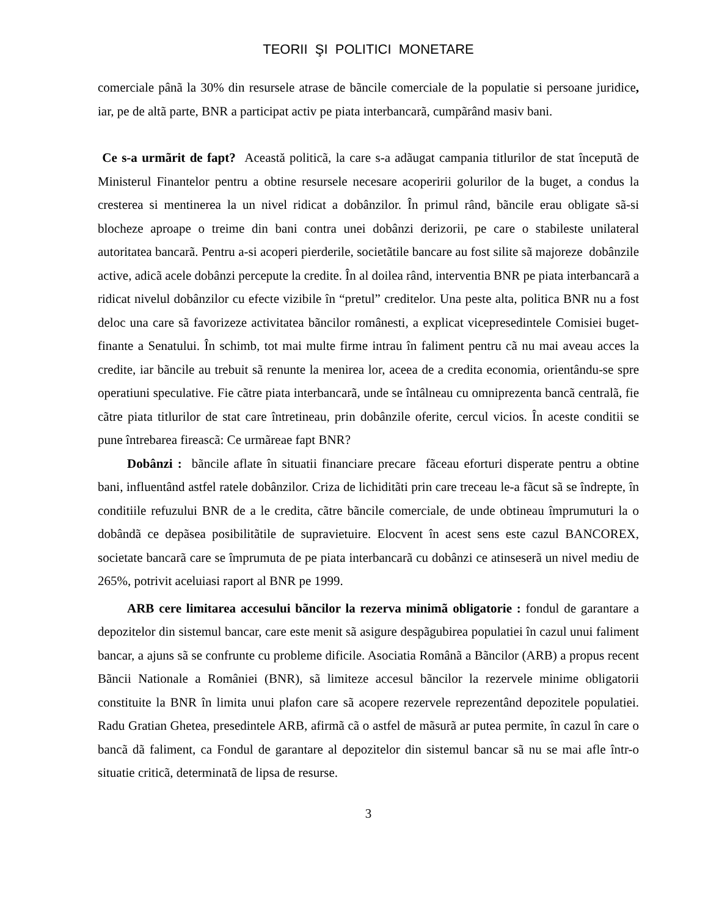TEORII ŞI POLITICI MONETARE
comerciale pânã la 30% din resursele atrase de bãncile comerciale de la populatie si persoane juridice, iar, pe de altã parte, BNR a participat activ pe piata interbancarã, cumpãrând masiv bani.
Ce s-a urmãrit de fapt? Această politicã, la care s-a adãugat campania titlurilor de stat începutã de Ministerul Finantelor pentru a obtine resursele necesare acoperirii golurilor de la buget, a condus la cresterea si mentinerea la un nivel ridicat a dobânzilor. În primul rând, bãncile erau obligate sã-si blocheze aproape o treime din bani contra unei dobânzi derizorii, pe care o stabileste unilateral autoritatea bancarã. Pentru a-si acoperi pierderile, societãtile bancare au fost silite sã majoreze dobânzile active, adicã acele dobânzi percepute la credite. În al doilea rând, interventia BNR pe piata interbancarã a ridicat nivelul dobânzilor cu efecte vizibile în “pretul” creditelor. Una peste alta, politica BNR nu a fost deloc una care sã favorizeze activitatea bãncilor românesti, a explicat vicepresedintele Comisiei buget-finante a Senatului. În schimb, tot mai multe firme intrau în faliment pentru cã nu mai aveau acces la credite, iar bãncile au trebuit sã renunte la menirea lor, aceea de a credita economia, orientându-se spre operatiuni speculative. Fie cãtre piata interbancarã, unde se întâlneau cu omniprezenta bancã centralã, fie cãtre piata titlurilor de stat care întretineau, prin dobânzile oferite, cercul vicios. În aceste conditii se pune întrebarea fireascã: Ce urmãreae fapt BNR?
Dobânzi : bãncile aflate în situatii financiare precare fãceau eforturi disperate pentru a obtine bani, influentând astfel ratele dobânzilor. Criza de lichiditãti prin care treceau le-a fãcut sã se îndrepte, în conditiile refuzului BNR de a le credita, cãtre bãncile comerciale, de unde obtineau împrumuturi la o dobândã ce depãsea posibilitãtile de supravietuire. Elocvent în acest sens este cazul BANCOREX, societate bancarã care se împrumuta de pe piata interbancarã cu dobânzi ce atinseserã un nivel mediu de 265%, potrivit aceluiasi raport al BNR pe 1999.
ARB cere limitarea accesului bãncilor la rezerva minimã obligatorie : fondul de garantare a depozitelor din sistemul bancar, care este menit sã asigure despãgubirea populatiei în cazul unui faliment bancar, a ajuns sã se confrunte cu probleme dificile. Asociatia Românã a Bãncilor (ARB) a propus recent Bãncii Nationale a României (BNR), sã limiteze accesul bãncilor la rezervele minime obligatorii constituite la BNR în limita unui plafon care sã acopere rezervele reprezentând depozitele populatiei. Radu Gratian Ghetea, presedintele ARB, afirmã cã o astfel de mãsurã ar putea permite, în cazul în care o bancã dã faliment, ca Fondul de garantare al depozitelor din sistemul bancar sã nu se mai afle într-o situatie criticã, determinatã de lipsa de resurse.
3